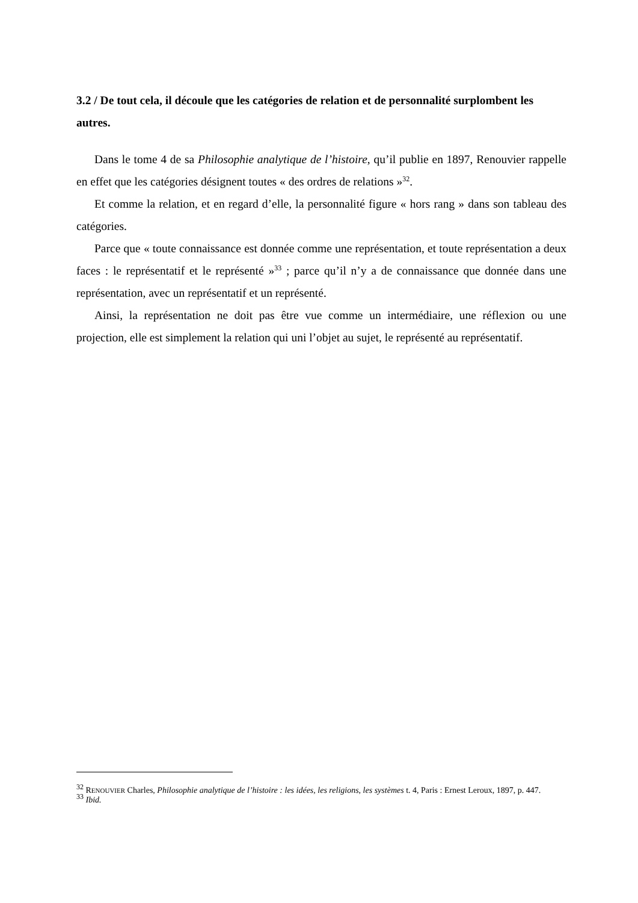3.2 / De tout cela, il découle que les catégories de relation et de personnalité surplombent les autres.
Dans le tome 4 de sa Philosophie analytique de l’histoire, qu’il publie en 1897, Renouvier rappelle en effet que les catégories désignent toutes « des ordres de relations »<sup>32</sup>.
Et comme la relation, et en regard d’elle, la personnalité figure « hors rang » dans son tableau des catégories.
Parce que « toute connaissance est donnée comme une représentation, et toute représentation a deux faces : le représentatif et le représenté »<sup>33</sup> ; parce qu’il n’y a de connaissance que donnée dans une représentation, avec un représentatif et un représenté.
Ainsi, la représentation ne doit pas être vue comme un intermédiaire, une réflexion ou une projection, elle est simplement la relation qui uni l’objet au sujet, le représenté au représentatif.
<sup>32</sup> RENOUVIER Charles, Philosophie analytique de l’histoire : les idées, les religions, les systèmes t. 4, Paris : Ernest Leroux, 1897, p. 447.
<sup>33</sup> Ibid.